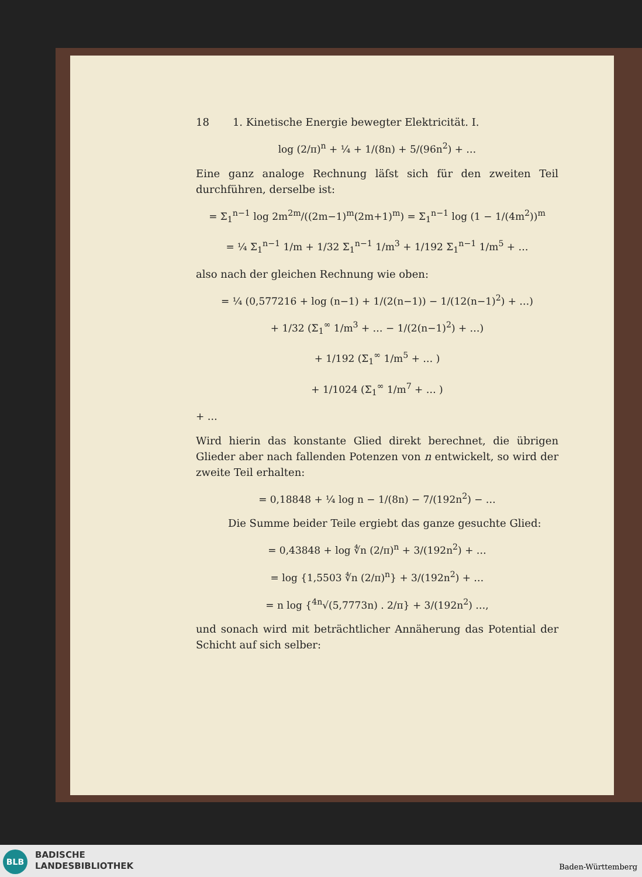18 1. Kinetische Energie bewegter Elektricität. I.
log (2/π)<sup>n</sup> + ¼ + 1/(8n) + 5/(96n<sup>2</sup>) + …
Eine ganz analoge Rechnung läſst sich für den zweiten Teil durchführen, derselbe ist:
= Σ<sub>1</sub><sup>n−1</sup> log 2m<sup>2m</sup>/((2m−1)<sup>m</sup>(2m+1)<sup>m</sup>) = Σ<sub>1</sub><sup>n−1</sup> log (1 − 1/(4m<sup>2</sup>))<sup>m</sup>
= ¼ Σ<sub>1</sub><sup>n−1</sup> 1/m + 1/32 Σ<sub>1</sub><sup>n−1</sup> 1/m<sup>3</sup> + 1/192 Σ<sub>1</sub><sup>n−1</sup> 1/m<sup>5</sup> + …
also nach der gleichen Rechnung wie oben:
= ¼ (0,577216 + log (n−1) + 1/(2(n−1)) − 1/(12(n−1)<sup>2</sup>) + …)
+ 1/32 (Σ<sub>1</sub><sup>∞</sup> 1/m<sup>3</sup> + … − 1/(2(n−1)<sup>2</sup>) + …)
+ 1/192 (Σ<sub>1</sub><sup>∞</sup> 1/m<sup>5</sup> + … )
+ 1/1024 (Σ<sub>1</sub><sup>∞</sup> 1/m<sup>7</sup> + … )
+ …
Wird hierin das konstante Glied direkt berechnet, die übrigen Glieder aber nach fallenden Potenzen von n entwickelt, so wird der zweite Teil erhalten:
= 0,18848 + ¼ log n − 1/(8n) − 7/(192n<sup>2</sup>) − …
Die Summe beider Teile ergiebt das ganze gesuchte Glied:
= 0,43848 + log ∜n (2/π)<sup>n</sup> + 3/(192n<sup>2</sup>) + …
= log {1,5503 ∜n (2/π)<sup>n</sup>} + 3/(192n<sup>2</sup>) + …
= n log {<sup>4n</sup>√(5,7773n) . 2/π} + 3/(192n<sup>2</sup>) …,
und sonach wird mit beträchtlicher Annäherung das Potential der Schicht auf sich selber:
BLB
BADISCHE
LANDESBIBLIOTHEK
Baden-Württemberg